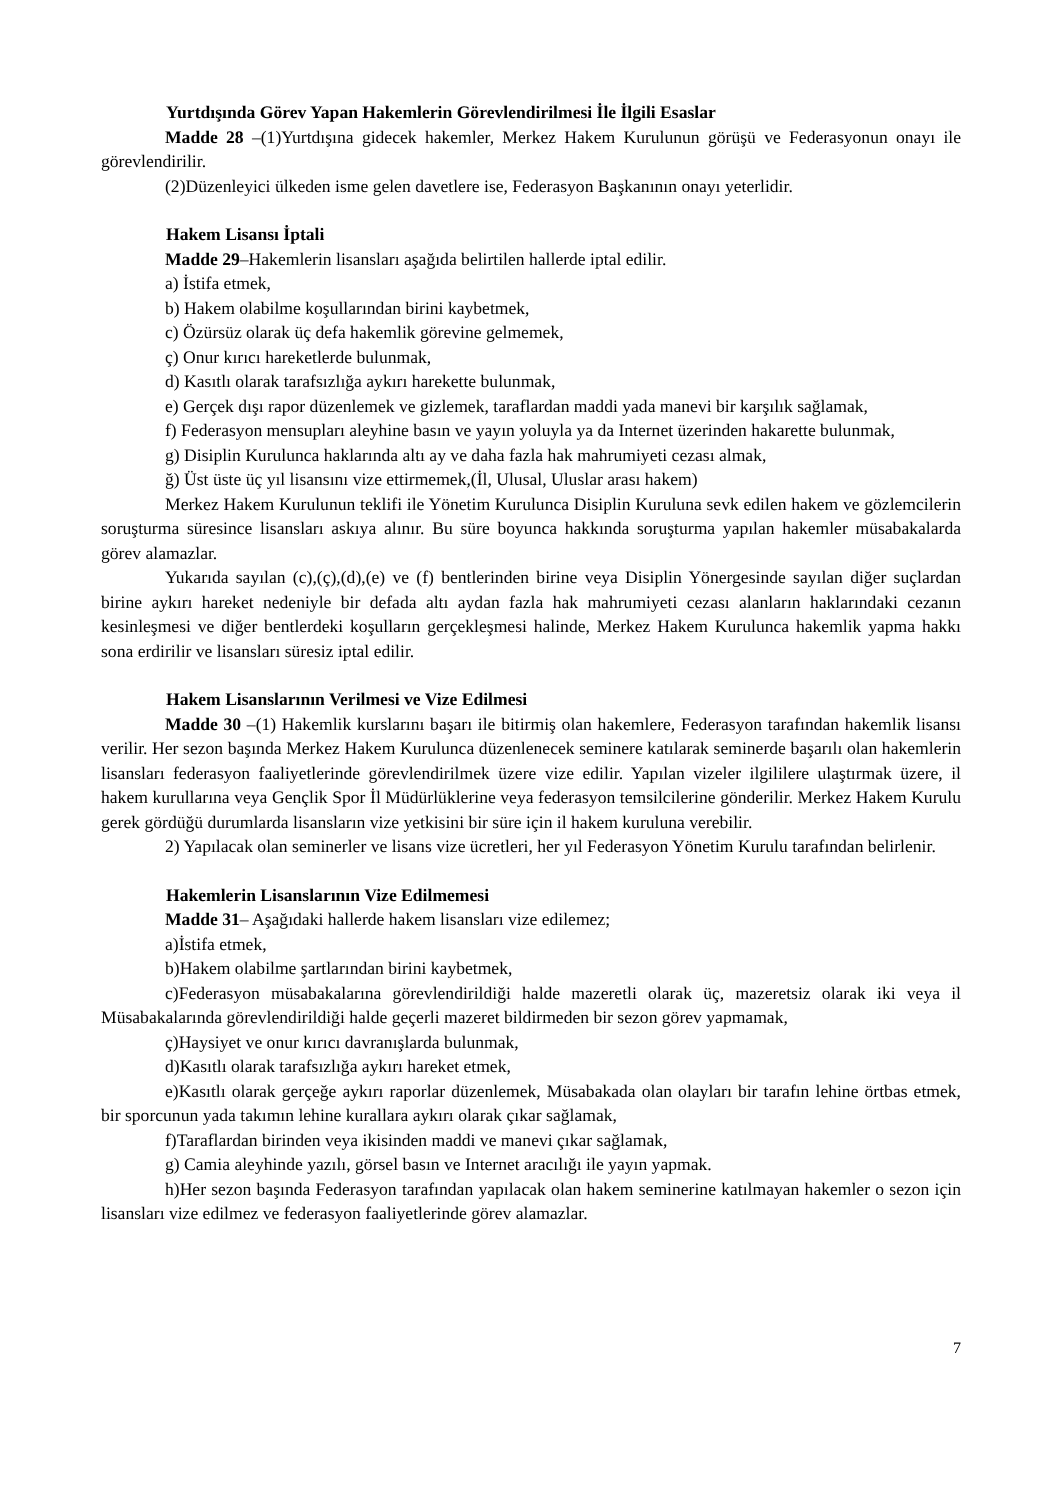Yurtdışında Görev Yapan Hakemlerin Görevlendirilmesi İle İlgili Esaslar
Madde 28 –(1)Yurtdışına gidecek hakemler, Merkez Hakem Kurulunun görüşü ve Federasyonun onayı ile görevlendirilir.
(2)Düzenleyici ülkeden isme gelen davetlere ise, Federasyon Başkanının onayı yeterlidir.
Hakem Lisansı İptali
Madde 29–Hakemlerin lisansları aşağıda belirtilen hallerde iptal edilir.
a) İstifa etmek,
b) Hakem olabilme koşullarından birini kaybetmek,
c) Özürsüz olarak üç defa hakemlik görevine gelmemek,
ç) Onur kırıcı hareketlerde bulunmak,
d) Kasıtlı olarak tarafsızlığa aykırı harekette bulunmak,
e) Gerçek dışı rapor düzenlemek ve gizlemek, taraflardan maddi yada manevi bir karşılık sağlamak,
f) Federasyon mensupları aleyhine basın ve yayın yoluyla ya da Internet üzerinden hakarette bulunmak,
g) Disiplin Kurulunca haklarında altı ay ve daha fazla hak mahrumiyeti cezası almak,
ğ) Üst üste üç yıl lisansını vize ettirmemek,(İl, Ulusal, Uluslar arası hakem)
Merkez Hakem Kurulunun teklifi ile Yönetim Kurulunca Disiplin Kuruluna sevk edilen hakem ve gözlemcilerin soruşturma süresince lisansları askıya alınır. Bu süre boyunca hakkında soruşturma yapılan hakemler müsabakalarda görev alamazlar.
Yukarıda sayılan (c),(ç),(d),(e) ve (f) bentlerinden birine veya Disiplin Yönergesinde sayılan diğer suçlardan birine aykırı hareket nedeniyle bir defada altı aydan fazla hak mahrumiyeti cezası alanların haklarındaki cezanın kesinleşmesi ve diğer bentlerdeki koşulların gerçekleşmesi halinde, Merkez Hakem Kurulunca hakemlik yapma hakkı sona erdirilir ve lisansları süresiz iptal edilir.
Hakem Lisanslarının Verilmesi ve Vize Edilmesi
Madde 30 –(1) Hakemlik kurslarını başarı ile bitirmiş olan hakemlere, Federasyon tarafından hakemlik lisansı verilir. Her sezon başında Merkez Hakem Kurulunca düzenlenecek seminere katılarak seminerde başarılı olan hakemlerin lisansları federasyon faaliyetlerinde görevlendirilmek üzere vize edilir. Yapılan vizeler ilgililere ulaştırmak üzere, il hakem kurullarına veya Gençlik Spor İl Müdürlüklerine veya federasyon temsilcilerine gönderilir. Merkez Hakem Kurulu gerek gördüğü durumlarda lisansların vize yetkisini bir süre için il hakem kuruluna verebilir.
2) Yapılacak olan seminerler ve lisans vize ücretleri, her yıl Federasyon Yönetim Kurulu tarafından belirlenir.
Hakemlerin Lisanslarının Vize Edilmemesi
Madde 31– Aşağıdaki hallerde hakem lisansları vize edilemez;
a)İstifa etmek,
b)Hakem olabilme şartlarından birini kaybetmek,
c)Federasyon müsabakalarına görevlendirildiği halde mazeretli olarak üç, mazeretsiz olarak iki veya il Müsabakalarında görevlendirildiği halde geçerli mazeret bildirmeden bir sezon görev yapmamak,
ç)Haysiyet ve onur kırıcı davranışlarda bulunmak,
d)Kasıtlı olarak tarafsızlığa aykırı hareket etmek,
e)Kasıtlı olarak gerçeğe aykırı raporlar düzenlemek, Müsabakada olan olayları bir tarafın lehine örtbas etmek, bir sporcunun yada takımın lehine kurallara aykırı olarak çıkar sağlamak,
f)Taraflardan birinden veya ikisinden maddi ve manevi çıkar sağlamak,
g) Camia aleyhinde yazılı, görsel basın ve Internet aracılığı ile yayın yapmak.
h)Her sezon başında Federasyon tarafından yapılacak olan hakem seminerine katılmayan hakemler o sezon için lisansları vize edilmez ve federasyon faaliyetlerinde görev alamazlar.
7